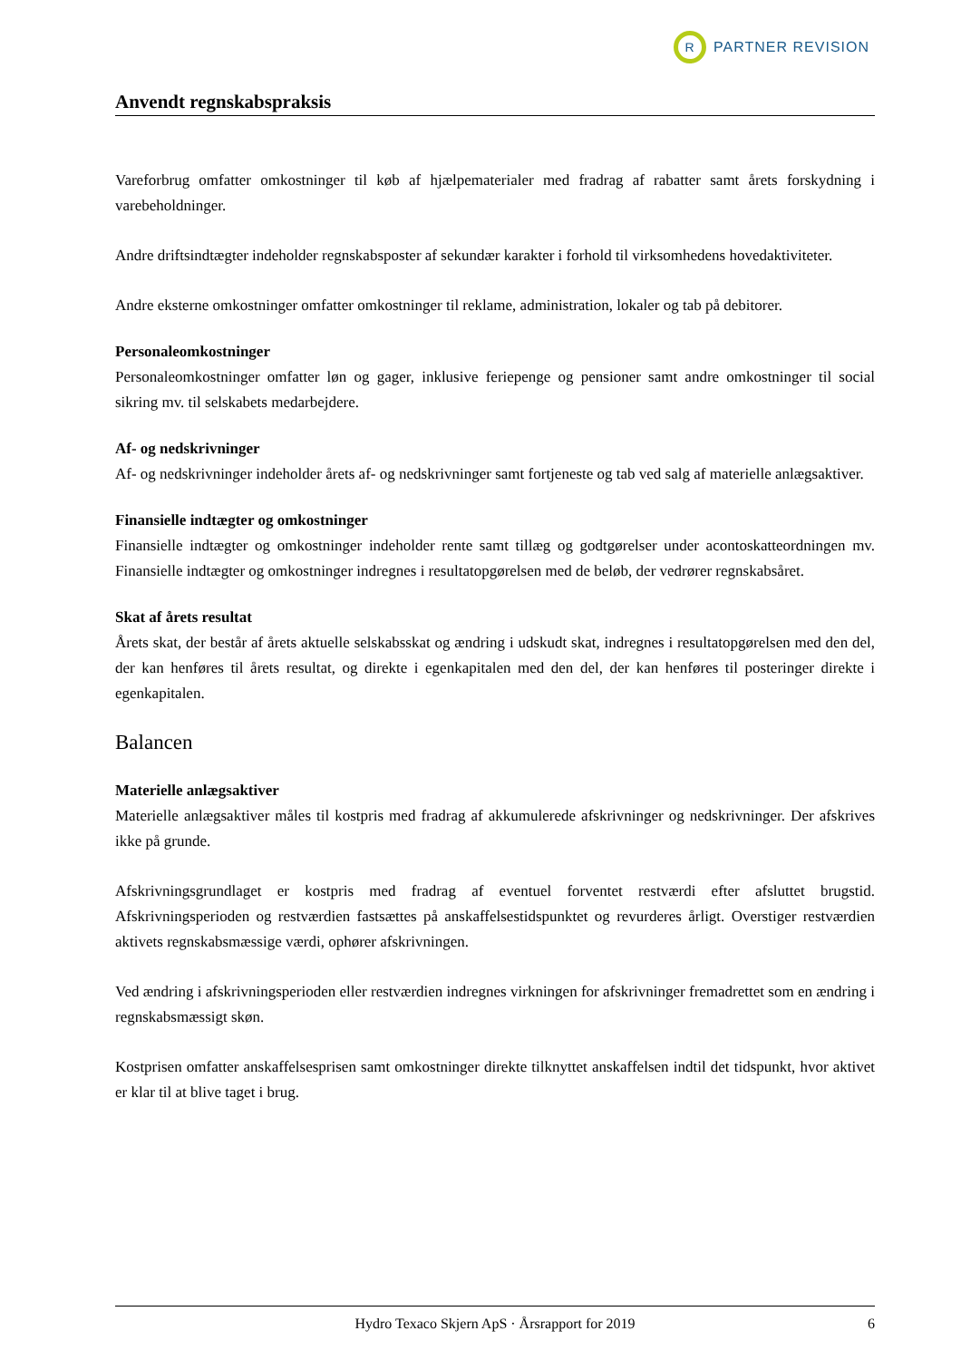R
PARTNER REVISION
Anvendt regnskabspraksis
Vareforbrug omfatter omkostninger til køb af hjælpematerialer med fradrag af rabatter samt årets forskydning i varebeholdninger.
Andre driftsindtægter indeholder regnskabsposter af sekundær karakter i forhold til virksomhedens hovedaktiviteter.
Andre eksterne omkostninger omfatter omkostninger til reklame, administration, lokaler og tab på debitorer.
Personaleomkostninger
Personaleomkostninger omfatter løn og gager, inklusive feriepenge og pensioner samt andre omkostninger til social sikring mv. til selskabets medarbejdere.
Af- og nedskrivninger
Af- og nedskrivninger indeholder årets af- og nedskrivninger samt fortjeneste og tab ved salg af materielle anlægsaktiver.
Finansielle indtægter og omkostninger
Finansielle indtægter og omkostninger indeholder rente samt tillæg og godtgørelser under acontoskatteordningen mv. Finansielle indtægter og omkostninger indregnes i resultatopgørelsen med de beløb, der vedrører regnskabsåret.
Skat af årets resultat
Årets skat, der består af årets aktuelle selskabsskat og ændring i udskudt skat, indregnes i resultatopgørelsen med den del, der kan henføres til årets resultat, og direkte i egenkapitalen med den del, der kan henføres til posteringer direkte i egenkapitalen.
Balancen
Materielle anlægsaktiver
Materielle anlægsaktiver måles til kostpris med fradrag af akkumulerede afskrivninger og nedskrivninger. Der afskrives ikke på grunde.
Afskrivningsgrundlaget er kostpris med fradrag af eventuel forventet restværdi efter afsluttet brugstid. Afskrivningsperioden og restværdien fastsættes på anskaffelsestidspunktet og revurderes årligt. Overstiger restværdien aktivets regnskabsmæssige værdi, ophører afskrivningen.
Ved ændring i afskrivningsperioden eller restværdien indregnes virkningen for afskrivninger fremadrettet som en ændring i regnskabsmæssigt skøn.
Kostprisen omfatter anskaffelsesprisen samt omkostninger direkte tilknyttet anskaffelsen indtil det tidspunkt, hvor aktivet er klar til at blive taget i brug.
Hydro Texaco Skjern ApS · Årsrapport for 2019 6